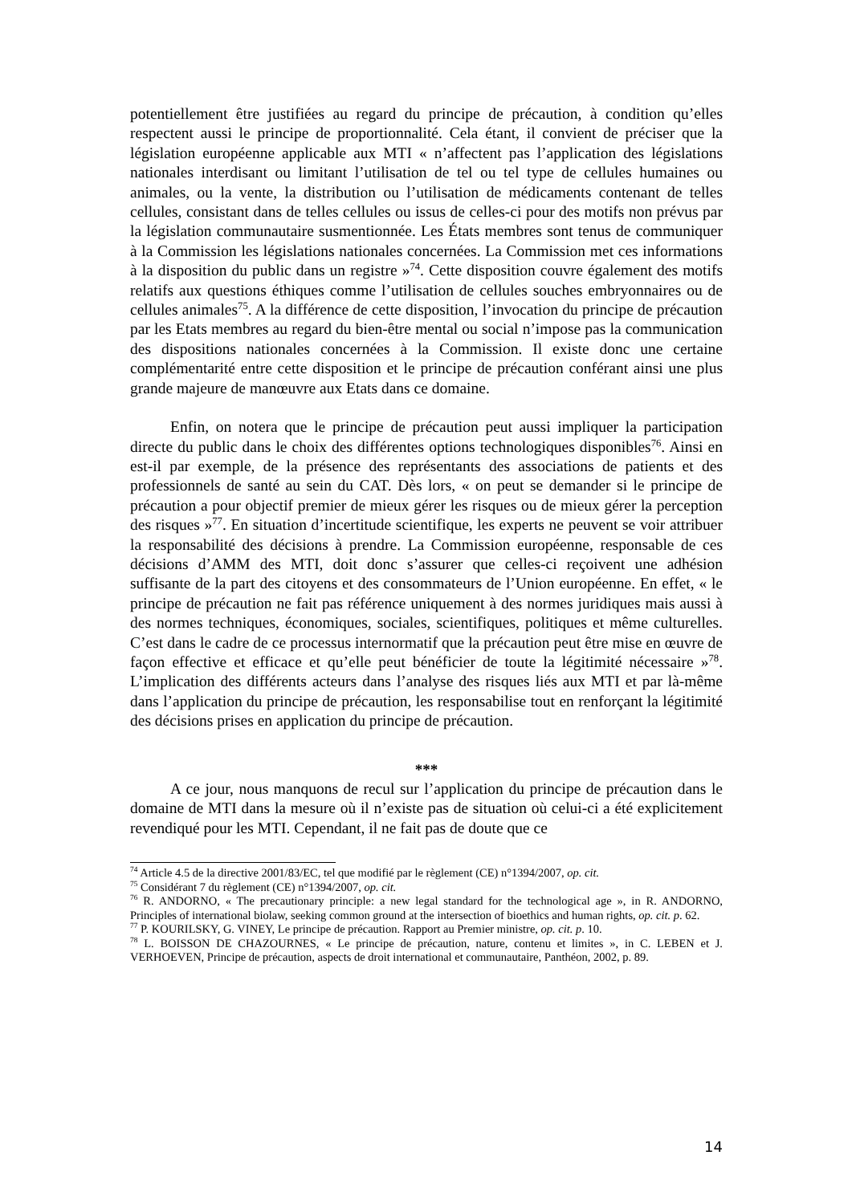potentiellement être justifiées au regard du principe de précaution, à condition qu’elles respectent aussi le principe de proportionnalité. Cela étant, il convient de préciser que la législation européenne applicable aux MTI « n’affectent pas l’application des législations nationales interdisant ou limitant l’utilisation de tel ou tel type de cellules humaines ou animales, ou la vente, la distribution ou l’utilisation de médicaments contenant de telles cellules, consistant dans de telles cellules ou issus de celles-ci pour des motifs non prévus par la législation communautaire susmentionnée. Les États membres sont tenus de communiquer à la Commission les législations nationales concernées. La Commission met ces informations à la disposition du public dans un registre »<sup>74</sup>. Cette disposition couvre également des motifs relatifs aux questions éthiques comme l’utilisation de cellules souches embryonnaires ou de cellules animales<sup>75</sup>. A la différence de cette disposition, l’invocation du principe de précaution par les Etats membres au regard du bien-être mental ou social n’impose pas la communication des dispositions nationales concernées à la Commission. Il existe donc une certaine complémentarité entre cette disposition et le principe de précaution conférant ainsi une plus grande majeure de manœuvre aux Etats dans ce domaine.
Enfin, on notera que le principe de précaution peut aussi impliquer la participation directe du public dans le choix des différentes options technologiques disponibles<sup>76</sup>. Ainsi en est-il par exemple, de la présence des représentants des associations de patients et des professionnels de santé au sein du CAT. Dès lors, « on peut se demander si le principe de précaution a pour objectif premier de mieux gérer les risques ou de mieux gérer la perception des risques »<sup>77</sup>. En situation d’incertitude scientifique, les experts ne peuvent se voir attribuer la responsabilité des décisions à prendre. La Commission européenne, responsable de ces décisions d’AMM des MTI, doit donc s’assurer que celles-ci reçoivent une adhésion suffisante de la part des citoyens et des consommateurs de l’Union européenne. En effet, « le principe de précaution ne fait pas référence uniquement à des normes juridiques mais aussi à des normes techniques, économiques, sociales, scientifiques, politiques et même culturelles. C’est dans le cadre de ce processus internormatif que la précaution peut être mise en œuvre de façon effective et efficace et qu’elle peut bénéficier de toute la légitimité nécessaire »<sup>78</sup>. L’implication des différents acteurs dans l’analyse des risques liés aux MTI et par là-même dans l’application du principe de précaution, les responsabilise tout en renforçant la légitimité des décisions prises en application du principe de précaution.
***
A ce jour, nous manquons de recul sur l’application du principe de précaution dans le domaine de MTI dans la mesure où il n’existe pas de situation où celui-ci a été explicitement revendiqué pour les MTI. Cependant, il ne fait pas de doute que ce
<sup>74</sup> Article 4.5 de la directive 2001/83/EC, tel que modifié par le règlement (CE) n°1394/2007, op. cit.
<sup>75</sup> Considérant 7 du règlement (CE) n°1394/2007, op. cit.
<sup>76</sup> R. ANDORNO, « The precautionary principle: a new legal standard for the technological age », in R. ANDORNO, Principles of international biolaw, seeking common ground at the intersection of bioethics and human rights, op. cit. p. 62.
<sup>77</sup> P. KOURILSKY, G. VINEY, Le principe de précaution. Rapport au Premier ministre, op. cit. p. 10.
<sup>78</sup> L. BOISSON DE CHAZOURNES, « Le principe de précaution, nature, contenu et limites », in C. LEBEN et J. VERHOEVEN, Principe de précaution, aspects de droit international et communautaire, Panthéon, 2002, p. 89.
14